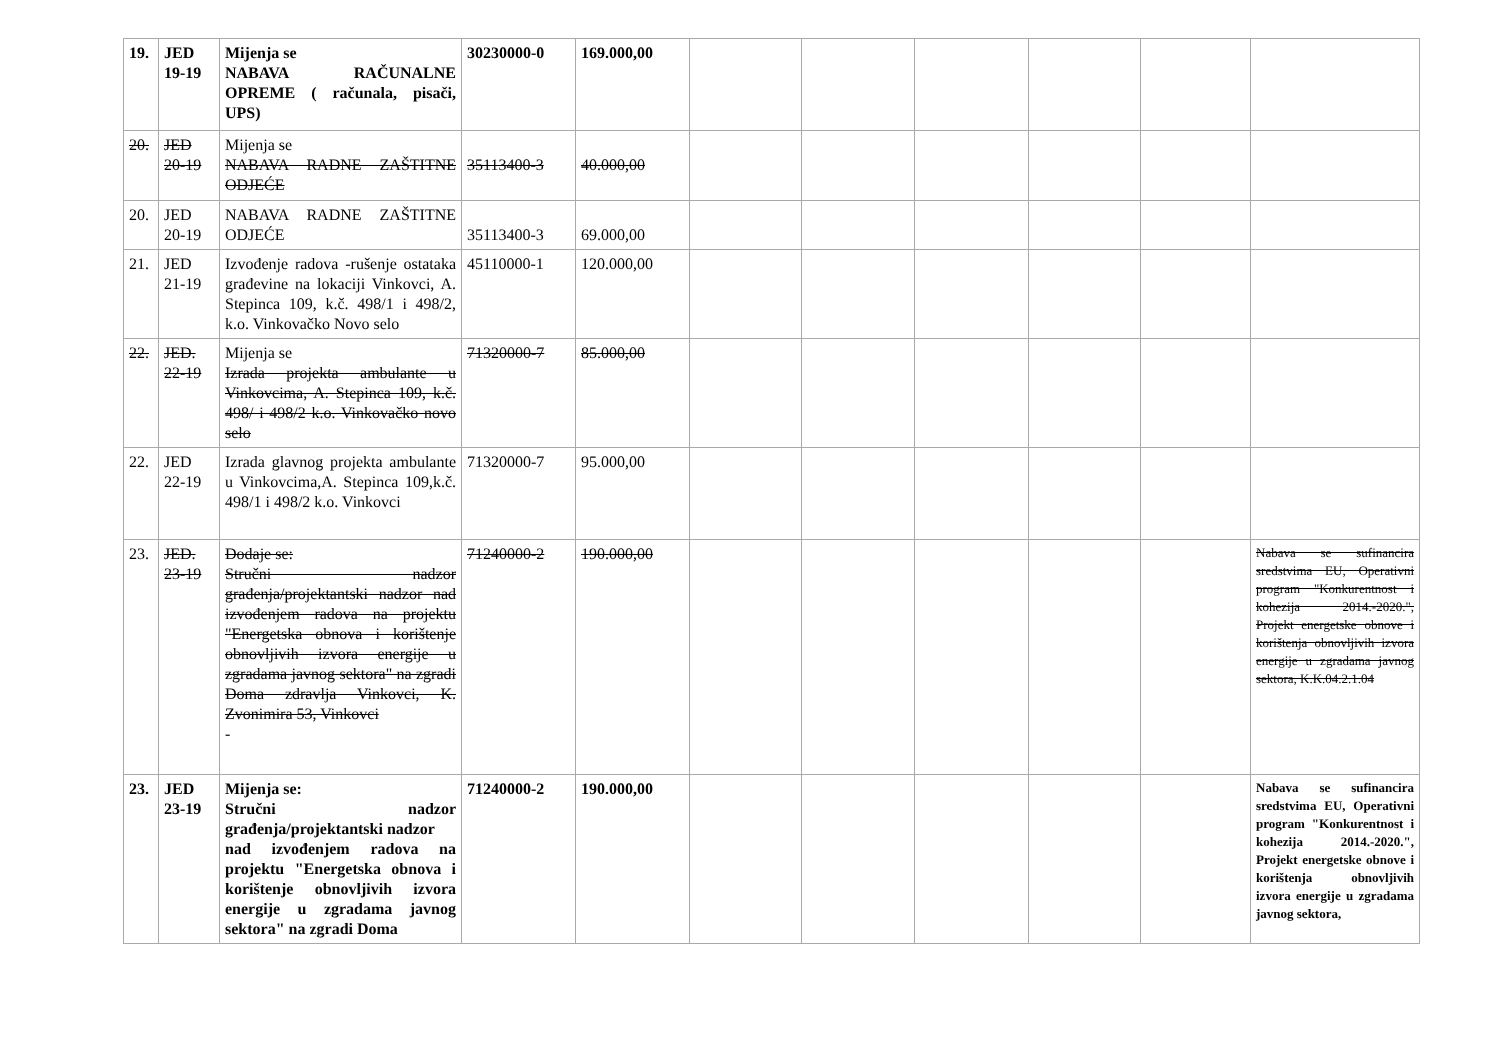| 19. | JED 19-19 | Mijenja se NABAVA RAČUNALNE OPREME ( računala, pisači, UPS) | 30230000-0 | 169.000,00 | | | | | | |
| 20. | JED 20-19 | Mijenja se NABAVA RADNE ZAŠTITNE ODJEĆE | 35113400-3 | 40.000,00 | | | | | | |
| 20. | JED 20-19 | NABAVA RADNE ZAŠTITNE ODJEĆE | 35113400-3 | 69.000,00 | | | | | | |
| 21. | JED 21-19 | Izvođenje radova -rušenje ostataka građevine na lokaciji Vinkovci, A. Stepinca 109, k.č. 498/1 i 498/2, k.o. Vinkovačko Novo selo | 45110000-1 | 120.000,00 | | | | | | |
| 22. | JED. 22-19 | Mijenja se Izrada projekta ambulante u Vinkovcima, A. Stepinca 109, k.č. 498/ i 498/2 k.o. Vinkovačko novo selo | 71320000-7 | 85.000,00 | | | | | | |
| 22. | JED 22-19 | Izrada glavnog projekta ambulante u Vinkovcima,A. Stepinca 109,k.č. 498/1 i 498/2 k.o. Vinkovci | 71320000-7 | 95.000,00 | | | | | | |
| 23. | JED. 23-19 | Dodaje se: Stručni nadzor građenja/projektantski nadzor nad izvođenjem radova na projektu "Energetska obnova i korištenje obnovljivih izvora energije u zgradama javnog sektora" na zgradi Doma zdravlja Vinkovci, K. Zvonimira 53, Vinkovci - | 71240000-2 | 190.000,00 | | | | | | Nabava se sufinancira sredstvima EU, Operativni program "Konkurentnost i kohezija 2014.-2020.", Projekt energetske obnove i korištenja obnovljivih izvora energije u zgradama javnog sektora, K.K.04.2.1.04 |
| 23. | JED 23-19 | Mijenja se: Stručni nadzor građenja/projektantski nadzor nad izvođenjem radova na projektu "Energetska obnova i korištenje obnovljivih izvora energije u zgradama javnog sektora" na zgradi Doma | 71240000-2 | 190.000,00 | | | | | | Nabava se sufinancira sredstvima EU, Operativni program "Konkurentnost i kohezija 2014.-2020.", Projekt energetske obnove i korištenja obnovljivih izvora energije u zgradama javnog sektora, |